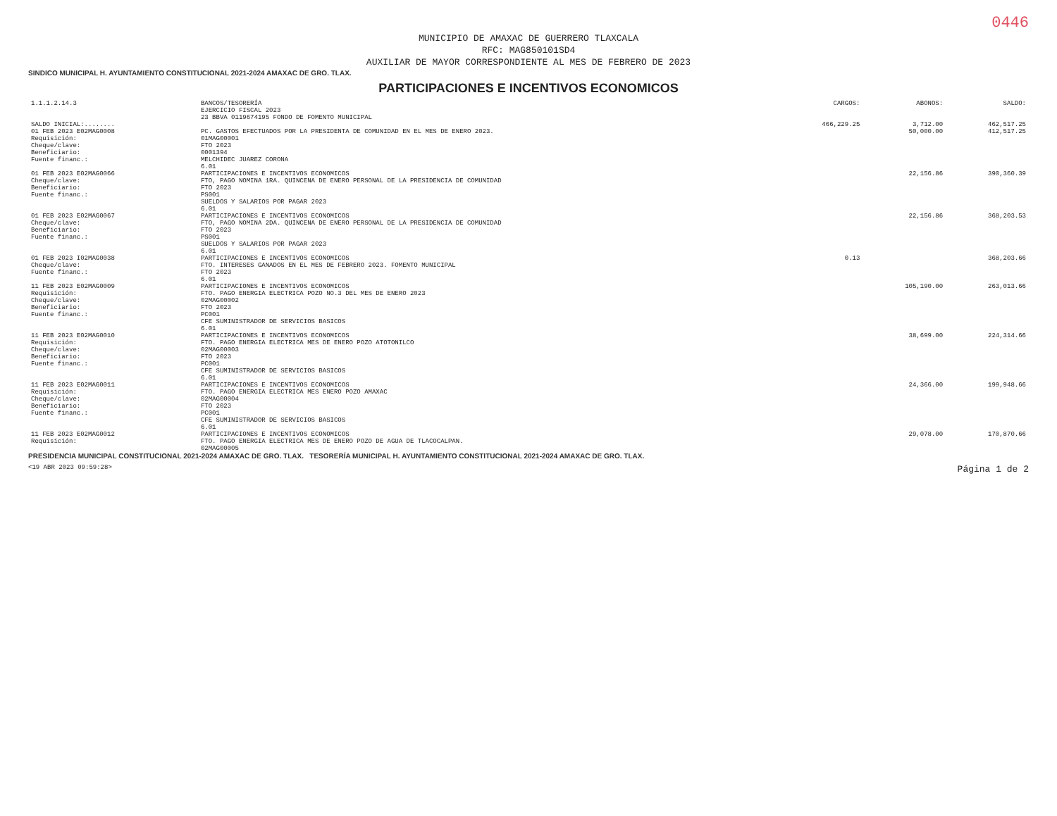0446
MUNICIPIO DE AMAXAC DE GUERRERO TLAXCALA
RFC: MAG850101SD4
AUXILIAR DE MAYOR CORRESPONDIENTE AL MES DE FEBRERO DE 2023
SINDICO MUNICIPAL H. AYUNTAMIENTO CONSTITUCIONAL 2021-2024 AMAXAC DE GRO. TLAX.
PARTICIPACIONES E INCENTIVOS ECONOMICOS
| 1.1.1.2.14.3 | BANCOS/TESORERÍA EJERCICIO FISCAL 2023 23 BBVA 0119674195 FONDO DE FOMENTO MUNICIPAL | CARGOS: | ABONOS: | SALDO: |
| --- | --- | --- | --- | --- |
| SALDO INICIAL:........ | | 466,229.25 | 3,712.00 | 462,517.25 |
| 01 FEB 2023 E02MAG0008 Requisición: Cheque/clave: Beneficiario: Fuente financ.: | PC. GASTOS EFECTUADOS POR LA PRESIDENTA DE COMUNIDAD EN EL MES DE ENERO 2023. 01MAG00001 FTO 2023 0001394 MELCHIDEC JUAREZ CORONA 6.01 | | 50,000.00 | 412,517.25 |
| 01 FEB 2023 E02MAG0066 Cheque/clave: Beneficiario: Fuente financ.: | PARTICIPACIONES E INCENTIVOS ECONOMICOS FTO, PAGO NOMINA 1RA. QUINCENA DE ENERO PERSONAL DE LA PRESIDENCIA DE COMUNIDAD FTO 2023 PS001 SUELDOS Y SALARIOS POR PAGAR 2023 6.01 | | 22,156.86 | 390,360.39 |
| 01 FEB 2023 E02MAG0067 Cheque/clave: Beneficiario: Fuente financ.: | PARTICIPACIONES E INCENTIVOS ECONOMICOS FTO, PAGO NOMINA 2DA. QUINCENA DE ENERO PERSONAL DE LA PRESIDENCIA DE COMUNIDAD FTO 2023 PS001 SUELDOS Y SALARIOS POR PAGAR 2023 6.01 | | 22,156.86 | 368,203.53 |
| 01 FEB 2023 I02MAG0038 Cheque/clave: Fuente financ.: | PARTICIPACIONES E INCENTIVOS ECONOMICOS FTO. INTERESES GANADOS EN EL MES DE FEBRERO 2023. FOMENTO MUNICIPAL FTO 2023 6.01 | 0.13 | | 368,203.66 |
| 11 FEB 2023 E02MAG0009 Requisición: Cheque/clave: Beneficiario: Fuente financ.: | PARTICIPACIONES E INCENTIVOS ECONOMICOS FTO. PAGO ENERGIA ELECTRICA POZO NO.3 DEL MES DE ENERO 2023 02MAG00002 FTO 2023 PC001 CFE SUMINISTRADOR DE SERVICIOS BASICOS 6.01 | | 105,190.00 | 263,013.66 |
| 11 FEB 2023 E02MAG0010 Requisición: Cheque/clave: Beneficiario: Fuente financ.: | PARTICIPACIONES E INCENTIVOS ECONOMICOS FTO. PAGO ENERGIA ELECTRICA MES DE ENERO POZO ATOTONILCO 02MAG00003 FTO 2023 PC001 CFE SUMINISTRADOR DE SERVICIOS BASICOS 6.01 | | 38,699.00 | 224,314.66 |
| 11 FEB 2023 E02MAG0011 Requisición: Cheque/clave: Beneficiario: Fuente financ.: | PARTICIPACIONES E INCENTIVOS ECONOMICOS FTO. PAGO ENERGIA ELECTRICA MES ENERO POZO AMAXAC 02MAG00004 FTO 2023 PC001 CFE SUMINISTRADOR DE SERVICIOS BASICOS 6.01 | | 24,366.00 | 199,948.66 |
| 11 FEB 2023 E02MAG0012 Requisición: | PARTICIPACIONES E INCENTIVOS ECONOMICOS FTO. PAGO ENERGIA ELECTRICA MES DE ENERO POZO DE AGUA DE TLACOCALPAN. 02MAG00005 | | 29,078.00 | 170,870.66 |
PRESIDENCIA MUNICIPAL CONSTITUCIONAL 2021-2024 AMAXAC DE GRO. TLAX. TESORERÍA MUNICIPAL H. AYUNTAMIENTO CONSTITUCIONAL 2021-2024 AMAXAC DE GRO. TLAX.
<19 ABR 2023 09:59:28> Página 1 de 2